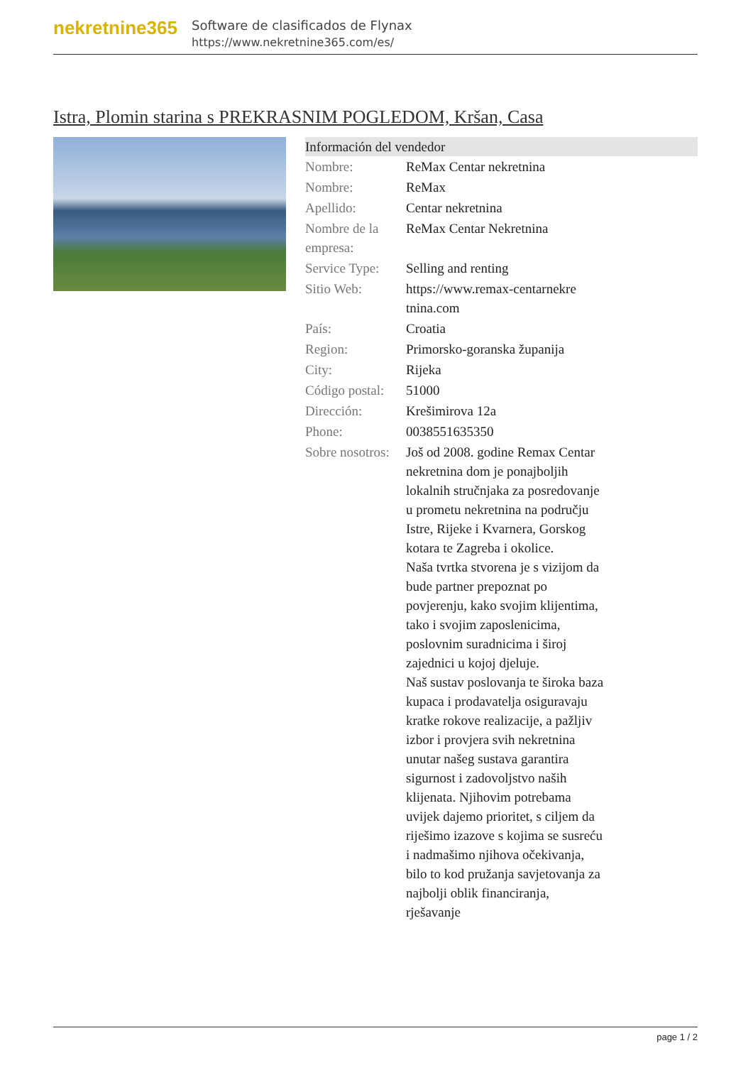nekretnine365
Software de clasificados de Flynax
https://www.nekretnine365.com/es/
Istra, Plomin starina s PREKRASNIM POGLEDOM, Kršan, Casa
| Información del vendedor | | |
| --- | --- | --- |
| Nombre: | ReMax Centar nekretnina | |
| Nombre: | ReMax | |
| Apellido: | Centar nekretnina | |
| Nombre de la empresa: | ReMax Centar Nekretnina | |
| Service Type: | Selling and renting | |
| Sitio Web: | https://www.remax-centarnekre tnina.com | |
| País: | Croatia | |
| Region: | Primorsko-goranska županija | |
| City: | Rijeka | |
| Código postal: | 51000 | |
| Dirección: | Krešimirova 12a | |
| Phone: | 0038551635350 | |
| Sobre nosotros: | Još od 2008. godine Remax Centar nekretnina dom je ponajboljih lokalnih stručnjaka za posredovanje u prometu nekretnina na području Istre, Rijeke i Kvarnera, Gorskog kotara te Zagreba i okolice. Naša tvrtka stvorena je s vizijom da bude partner prepoznat po povjerenju, kako svojim klijentima, tako i svojim zaposlenicima, poslovnim suradnicima i široj zajednici u kojoj djeluje. Naš sustav poslovanja te široka baza kupaca i prodavatelja osiguravaju kratke rokove realizacije, a pažljiv izbor i provjera svih nekretnina unutar našeg sustava garantira sigurnost i zadovoljstvo naših klijenata. Njihovim potrebama uvijek dajemo prioritet, s ciljem da riješimo izazove s kojima se susreću i nadmašimo njihova očekivanja, bilo to kod pružanja savjetovanja za najbolji oblik financiranja, rješavanje | |
page 1 / 2